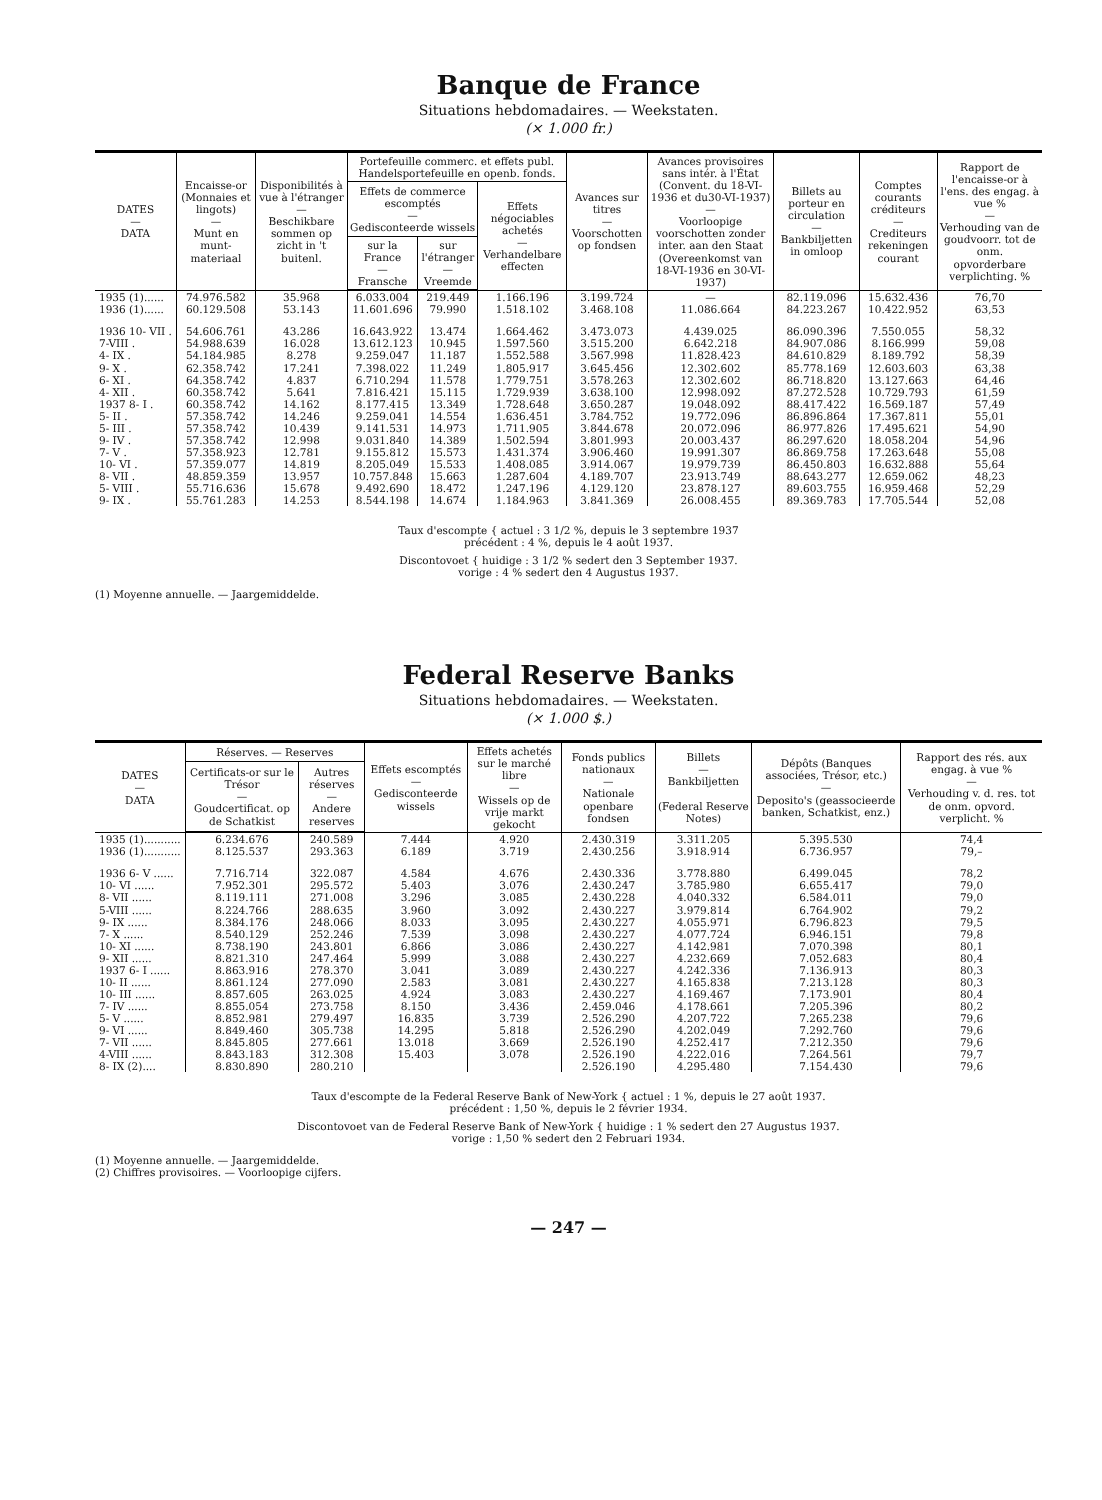Banque de France
Situations hebdomadaires. — Weekstaten.
(× 1.000 fr.)
| DATES — DATA | Encaisse-or (Monnaies et lingots) — Munt en munt-materiaal | Disponibilités à vue à l'étranger — Beschikbare sommen op zicht in 't buitenl. | Portefeuille commerc. et effets publ. Handelsportefeuille en openb. fonds. | | | Avances sur titres — Voorschotten op fondsen | Avances provisoires sans intér. à l'État (Convent. du 18-VI-1936 et du30-VI-1937) — Voorloopige voorschotten zonder inter. aan den Staat (Overeenkomst van 18-VI-1936 en 30-VI-1937) | Billets au porteur en circulation — Bankbiljetten in omloop | Comptes courants créditeurs — Crediteurs rekeningen courant | Rapport de l'encaisse-or à l'ens. des engag. à vue % — Verhouding van de goudvoorr. tot de onm. opvorderbare verplichting. % |
| --- | --- | --- | --- | --- | --- | --- | --- | --- | --- | --- |
| | | | Effets de commerce escomptés — Gedisconteerde wissels | | Effets négociables achetés — Verhandelbare effecten | | | | | |
| | | | sur la France — Fransche | sur l'étranger — Vreemde | | | | | | |
| 1935 (1)...... | 74.976.582 | 35.968 | 6.033.004 | 219.449 | 1.166.196 | 3.199.724 | — | 82.119.096 | 15.632.436 | 76,70 |
| 1936 (1)...... | 60.129.508 | 53.143 | 11.601.696 | 79.990 | 1.518.102 | 3.468.108 | 11.086.664 | 84.223.267 | 10.422.952 | 63,53 |
| 1936 10- VII . | 54.606.761 | 43.286 | 16.643.922 | 13.474 | 1.664.462 | 3.473.073 | 4.439.025 | 86.090.396 | 7.550.055 | 58,32 |
| 7-VIII . | 54.988.639 | 16.028 | 13.612.123 | 10.945 | 1.597.560 | 3.515.200 | 6.642.218 | 84.907.086 | 8.166.999 | 59,08 |
| 4- IX . | 54.184.985 | 8.278 | 9.259.047 | 11.187 | 1.552.588 | 3.567.998 | 11.828.423 | 84.610.829 | 8.189.792 | 58,39 |
| 9- X . | 62.358.742 | 17.241 | 7.398.022 | 11.249 | 1.805.917 | 3.645.456 | 12.302.602 | 85.778.169 | 12.603.603 | 63,38 |
| 6- XI . | 64.358.742 | 4.837 | 6.710.294 | 11.578 | 1.779.751 | 3.578.263 | 12.302.602 | 86.718.820 | 13.127.663 | 64,46 |
| 4- XII . | 60.358.742 | 5.641 | 7.816.421 | 15.115 | 1.729.939 | 3.638.100 | 12.998.092 | 87.272.528 | 10.729.793 | 61,59 |
| 1937 8- I . | 60.358.742 | 14.162 | 8.177.415 | 13.349 | 1.728.648 | 3.650.287 | 19.048.092 | 88.417.422 | 16.569.187 | 57,49 |
| 5- II . | 57.358.742 | 14.246 | 9.259.041 | 14.554 | 1.636.451 | 3.784.752 | 19.772.096 | 86.896.864 | 17.367.811 | 55,01 |
| 5- III . | 57.358.742 | 10.439 | 9.141.531 | 14.973 | 1.711.905 | 3.844.678 | 20.072.096 | 86.977.826 | 17.495.621 | 54,90 |
| 9- IV . | 57.358.742 | 12.998 | 9.031.840 | 14.389 | 1.502.594 | 3.801.993 | 20.003.437 | 86.297.620 | 18.058.204 | 54,96 |
| 7- V . | 57.358.923 | 12.781 | 9.155.812 | 15.573 | 1.431.374 | 3.906.460 | 19.991.307 | 86.869.758 | 17.263.648 | 55,08 |
| 10- VI . | 57.359.077 | 14.819 | 8.205.049 | 15.533 | 1.408.085 | 3.914.067 | 19.979.739 | 86.450.803 | 16.632.888 | 55,64 |
| 8- VII . | 48.859.359 | 13.957 | 10.757.848 | 15.663 | 1.287.604 | 4.189.707 | 23.913.749 | 88.643.277 | 12.659.062 | 48,23 |
| 5- VIII . | 55.716.636 | 15.678 | 9.492.690 | 18.472 | 1.247.196 | 4.129.120 | 23.878.127 | 89.603.755 | 16.959.468 | 52,29 |
| 9- IX . | 55.761.283 | 14.253 | 8.544.198 | 14.674 | 1.184.963 | 3.841.369 | 26.008.455 | 89.369.783 | 17.705.544 | 52,08 |
Taux d'escompte { actuel : 3 1/2 %, depuis le 3 septembre 1937
précédent : 4 %, depuis le 4 août 1937.
Discontovoet { huidige : 3 1/2 % sedert den 3 September 1937.
vorige : 4 % sedert den 4 Augustus 1937.
(1) Moyenne annuelle. — Jaargemiddelde.
Federal Reserve Banks
Situations hebdomadaires. — Weekstaten.
(× 1.000 $.)
| DATES — DATA | Réserves. — Reserves | | Effets escomptés — Gedisconteerde wissels | Effets achetés sur le marché libre — Wissels op de vrije markt gekocht | Fonds publics nationaux — Nationale openbare fondsen | Billets — Bankbiljetten (Federal Reserve Notes) | Dépôts (Banques associées, Trésor, etc.) — Deposito's (geassocieerde banken, Schatkist, enz.) | Rapport des rés. aux engag. à vue % — Verhouding v. d. res. tot de onm. opvord. verplicht. % |
| --- | --- | --- | --- | --- | --- | --- | --- | --- |
| | Certificats-or sur le Trésor — Goudcertificat. op de Schatkist | Autres réserves — Andere reserves | | | | | | |
| 1935 (1)........... | 6.234.676 | 240.589 | 7.444 | 4.920 | 2.430.319 | 3.311.205 | 5.395.530 | 74,4 |
| 1936 (1)........... | 8.125.537 | 293.363 | 6.189 | 3.719 | 2.430.256 | 3.918.914 | 6.736.957 | 79,– |
| 1936 6- V ...... | 7.716.714 | 322.087 | 4.584 | 4.676 | 2.430.336 | 3.778.880 | 6.499.045 | 78,2 |
| 10- VI ...... | 7.952.301 | 295.572 | 5.403 | 3.076 | 2.430.247 | 3.785.980 | 6.655.417 | 79,0 |
| 8- VII ...... | 8.119.111 | 271.008 | 3.296 | 3.085 | 2.430.228 | 4.040.332 | 6.584.011 | 79,0 |
| 5-VIII ...... | 8.224.766 | 288.635 | 3.960 | 3.092 | 2.430.227 | 3.979.814 | 6.764.902 | 79,2 |
| 9- IX ...... | 8.384.176 | 248.066 | 8.033 | 3.095 | 2.430.227 | 4.055.971 | 6.796.823 | 79,5 |
| 7- X ...... | 8.540.129 | 252.246 | 7.539 | 3.098 | 2.430.227 | 4.077.724 | 6.946.151 | 79,8 |
| 10- XI ...... | 8.738.190 | 243.801 | 6.866 | 3.086 | 2.430.227 | 4.142.981 | 7.070.398 | 80,1 |
| 9- XII ...... | 8.821.310 | 247.464 | 5.999 | 3.088 | 2.430.227 | 4.232.669 | 7.052.683 | 80,4 |
| 1937 6- I ...... | 8.863.916 | 278.370 | 3.041 | 3.089 | 2.430.227 | 4.242.336 | 7.136.913 | 80,3 |
| 10- II ...... | 8.861.124 | 277.090 | 2.583 | 3.081 | 2.430.227 | 4.165.838 | 7.213.128 | 80,3 |
| 10- III ...... | 8.857.605 | 263.025 | 4.924 | 3.083 | 2.430.227 | 4.169.467 | 7.173.901 | 80,4 |
| 7- IV ...... | 8.855.054 | 273.758 | 8.150 | 3.436 | 2.459.046 | 4.178.661 | 7.205.396 | 80,2 |
| 5- V ...... | 8.852.981 | 279.497 | 16.835 | 3.739 | 2.526.290 | 4.207.722 | 7.265.238 | 79,6 |
| 9- VI ...... | 8.849.460 | 305.738 | 14.295 | 5.818 | 2.526.290 | 4.202.049 | 7.292.760 | 79,6 |
| 7- VII ...... | 8.845.805 | 277.661 | 13.018 | 3.669 | 2.526.190 | 4.252.417 | 7.212.350 | 79,6 |
| 4-VIII ...... | 8.843.183 | 312.308 | 15.403 | 3.078 | 2.526.190 | 4.222.016 | 7.264.561 | 79,7 |
| 8- IX (2).... | 8.830.890 | 280.210 | | | 2.526.190 | 4.295.480 | 7.154.430 | 79,6 |
Taux d'escompte de la Federal Reserve Bank of New-York { actuel : 1 %, depuis le 27 août 1937.
précédent : 1,50 %, depuis le 2 février 1934.
Discontovoet van de Federal Reserve Bank of New-York { huidige : 1 % sedert den 27 Augustus 1937.
vorige : 1,50 % sedert den 2 Februari 1934.
(1) Moyenne annuelle. — Jaargemiddelde.
(2) Chiffres provisoires. — Voorloopige cijfers.
— 247 —